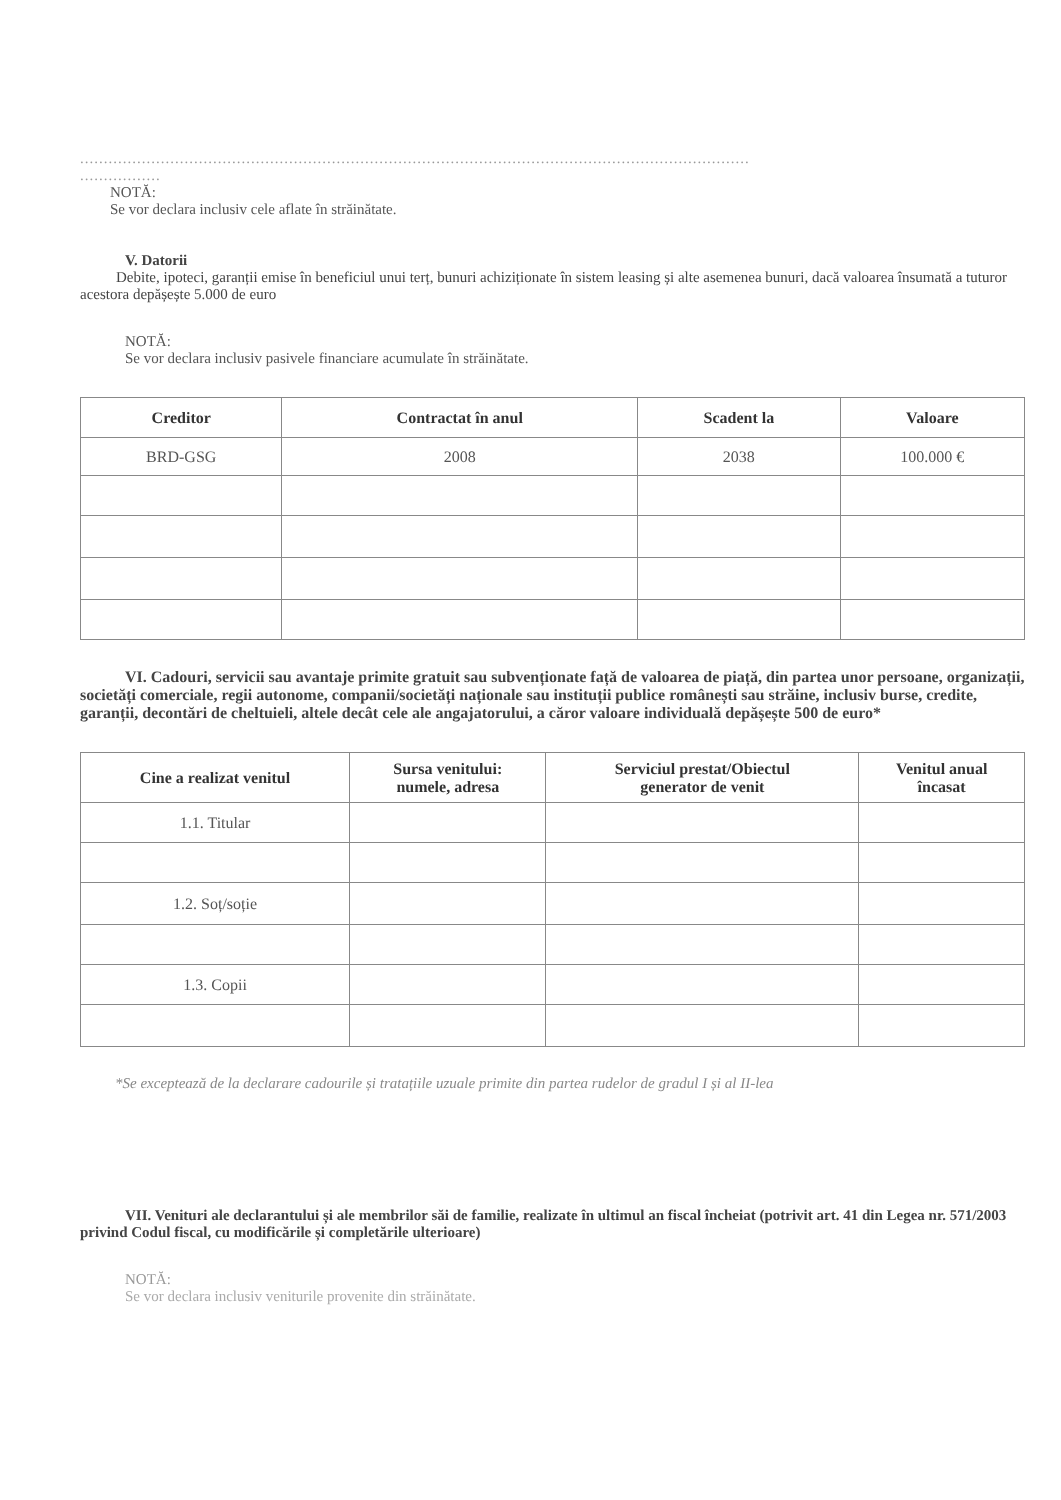.............................................................................................................................................
.................
NOTĂ:
Se vor declara inclusiv cele aflate în străinătate.
V. Datorii
Debite, ipoteci, garanții emise în beneficiul unui terț, bunuri achiziționate în sistem leasing și alte asemenea bunuri, dacă valoarea însumată a tuturor acestora depășește 5.000 de euro
NOTĂ:
Se vor declara inclusiv pasivele financiare acumulate în străinătate.
| Creditor | Contractat în anul | Scadent la | Valoare |
| --- | --- | --- | --- |
| BRD-GSG | 2008 | 2038 | 100.000 € |
VI. Cadouri, servicii sau avantaje primite gratuit sau subvenționate față de valoarea de piață, din partea unor persoane, organizații, societăți comerciale, regii autonome, companii/societăți naționale sau instituții publice românești sau străine, inclusiv burse, credite, garanții, decontări de cheltuieli, altele decât cele ale angajatorului, a căror valoare individuală depășește 500 de euro*
| Cine a realizat venitul | Sursa venitului: numele, adresa | Serviciul prestat/Obiectul generator de venit | Venitul anual încasat |
| --- | --- | --- | --- |
| 1.1. Titular | | | |
| 1.2. Soț/soție | | | |
| 1.3. Copii | | | |
*Se exceptează de la declarare cadourile și tratațiile uzuale primite din partea rudelor de gradul I și al II-lea
VII. Venituri ale declarantului și ale membrilor săi de familie, realizate în ultimul an fiscal încheiat (potrivit art. 41 din Legea nr. 571/2003 privind Codul fiscal, cu modificările și completările ulterioare)
NOTĂ:
Se vor declara inclusiv veniturile provenite din străinătate.